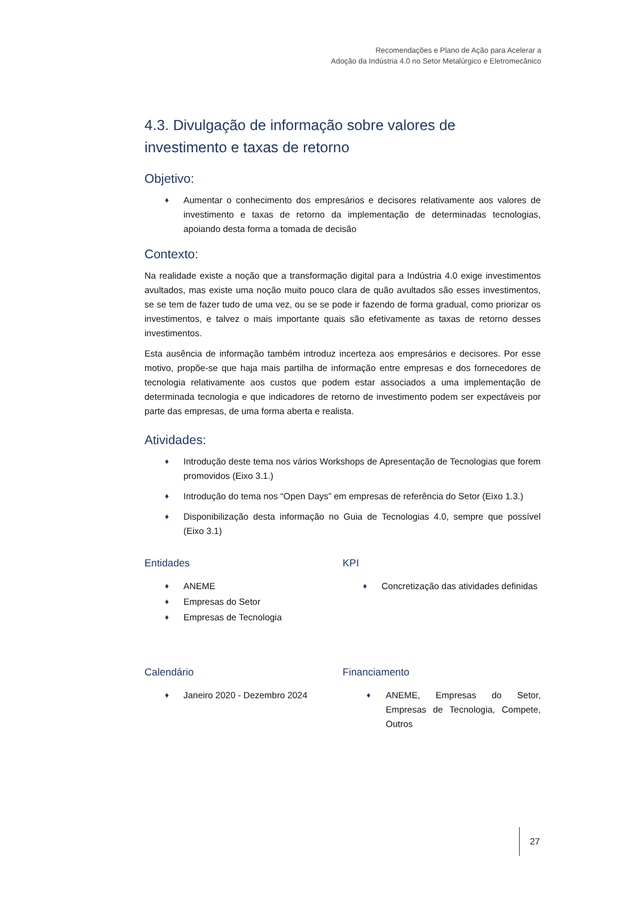Recomendações e Plano de Ação para Acelerar a
Adoção da Indústria 4.0 no Setor Metalúrgico e Eletromecânico
4.3. Divulgação de informação sobre valores de investimento e taxas de retorno
Objetivo:
♦ Aumentar o conhecimento dos empresários e decisores relativamente aos valores de investimento e taxas de retorno da implementação de determinadas tecnologias, apoiando desta forma a tomada de decisão
Contexto:
Na realidade existe a noção que a transformação digital para a Indústria 4.0 exige investimentos avultados, mas existe uma noção muito pouco clara de quão avultados são esses investimentos, se se tem de fazer tudo de uma vez, ou se se pode ir fazendo de forma gradual, como priorizar os investimentos, e talvez o mais importante quais são efetivamente as taxas de retorno desses investimentos.
Esta ausência de informação também introduz incerteza aos empresários e decisores. Por esse motivo, propõe-se que haja mais partilha de informação entre empresas e dos fornecedores de tecnologia relativamente aos custos que podem estar associados a uma implementação de determinada tecnologia e que indicadores de retorno de investimento podem ser expectáveis por parte das empresas, de uma forma aberta e realista.
Atividades:
♦ Introdução deste tema nos vários Workshops de Apresentação de Tecnologias que forem promovidos (Eixo 3.1.)
♦ Introdução do tema nos “Open Days” em empresas de referência do Setor (Eixo 1.3.)
♦ Disponibilização desta informação no Guia de Tecnologias 4.0, sempre que possível (Eixo 3.1)
Entidades
♦ ANEME
♦ Empresas do Setor
♦ Empresas de Tecnologia
KPI
♦ Concretização das atividades definidas
Calendário
♦ Janeiro 2020 - Dezembro 2024
Financiamento
♦ ANEME, Empresas do Setor, Empresas de Tecnologia, Compete, Outros
27